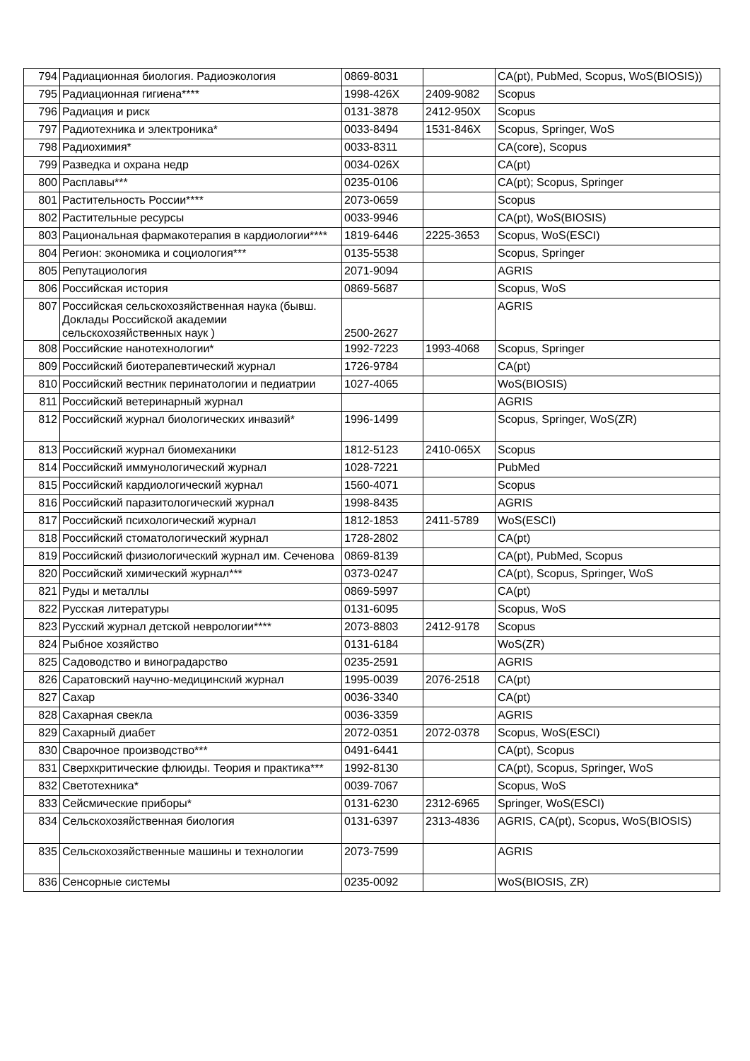| 794 | Радиационная биология. Радиоэкология | 0869-8031 | | CA(pt), PubMed, Scopus, WoS(BIOSIS)) |
| 795 | Радиационная гигиена**** | 1998-426X | 2409-9082 | Scopus |
| 796 | Радиация и риск | 0131-3878 | 2412-950X | Scopus |
| 797 | Радиотехника и электроника* | 0033-8494 | 1531-846X | Scopus, Springer, WoS |
| 798 | Радиохимия* | 0033-8311 | | CA(core), Scopus |
| 799 | Разведка и охрана недр | 0034-026X | | CA(pt) |
| 800 | Расплавы*** | 0235-0106 | | CA(pt); Scopus, Springer |
| 801 | Растительность России**** | 2073-0659 | | Scopus |
| 802 | Растительные ресурсы | 0033-9946 | | CA(pt), WoS(BIOSIS) |
| 803 | Рациональная фармакотерапия в кардиологии**** | 1819-6446 | 2225-3653 | Scopus, WoS(ESCI) |
| 804 | Регион: экономика и социология*** | 0135-5538 | | Scopus, Springer |
| 805 | Репутациология | 2071-9094 | | AGRIS |
| 806 | Российская история | 0869-5687 | | Scopus, WoS |
| 807 | Российская сельскохозяйственная наука (бывш. Доклады Российской академии сельскохозяйственных наук ) | 2500-2627 | | AGRIS |
| 808 | Российские нанотехнологии* | 1992-7223 | 1993-4068 | Scopus, Springer |
| 809 | Российский биотерапевтический журнал | 1726-9784 | | CA(pt) |
| 810 | Российский вестник перинатологии и педиатрии | 1027-4065 | | WoS(BIOSIS) |
| 811 | Российский ветеринарный журнал | | | AGRIS |
| 812 | Российский журнал биологических инвазий* | 1996-1499 | | Scopus, Springer, WoS(ZR) |
| 813 | Российский журнал биомеханики | 1812-5123 | 2410-065X | Scopus |
| 814 | Российский иммунологический журнал | 1028-7221 | | PubMed |
| 815 | Российский кардиологический журнал | 1560-4071 | | Scopus |
| 816 | Российский паразитологический журнал | 1998-8435 | | AGRIS |
| 817 | Российский психологический журнал | 1812-1853 | 2411-5789 | WoS(ESCI) |
| 818 | Российский стоматологический журнал | 1728-2802 | | CA(pt) |
| 819 | Российский физиологический журнал им. Сеченова | 0869-8139 | | CA(pt), PubMed, Scopus |
| 820 | Российский химический журнал*** | 0373-0247 | | CA(pt), Scopus, Springer, WoS |
| 821 | Руды и металлы | 0869-5997 | | CA(pt) |
| 822 | Русская литературы | 0131-6095 | | Scopus, WoS |
| 823 | Русский журнал детской неврологии**** | 2073-8803 | 2412-9178 | Scopus |
| 824 | Рыбное хозяйство | 0131-6184 | | WoS(ZR) |
| 825 | Садоводство и виноградарство | 0235-2591 | | AGRIS |
| 826 | Саратовский научно-медицинский журнал | 1995-0039 | 2076-2518 | CA(pt) |
| 827 | Сахар | 0036-3340 | | CA(pt) |
| 828 | Сахарная свекла | 0036-3359 | | AGRIS |
| 829 | Сахарный диабет | 2072-0351 | 2072-0378 | Scopus, WoS(ESCI) |
| 830 | Сварочное производство*** | 0491-6441 | | CA(pt), Scopus |
| 831 | Сверхкритические флюиды. Теория и практика*** | 1992-8130 | | CA(pt), Scopus, Springer, WoS |
| 832 | Светотехника* | 0039-7067 | | Scopus, WoS |
| 833 | Сейсмические приборы* | 0131-6230 | 2312-6965 | Springer, WoS(ESCI) |
| 834 | Сельскохозяйственная биология | 0131-6397 | 2313-4836 | AGRIS, CA(pt), Scopus, WoS(BIOSIS) |
| 835 | Сельскохозяйственные машины и технологии | 2073-7599 | | AGRIS |
| 836 | Сенсорные системы | 0235-0092 | | WoS(BIOSIS, ZR) |